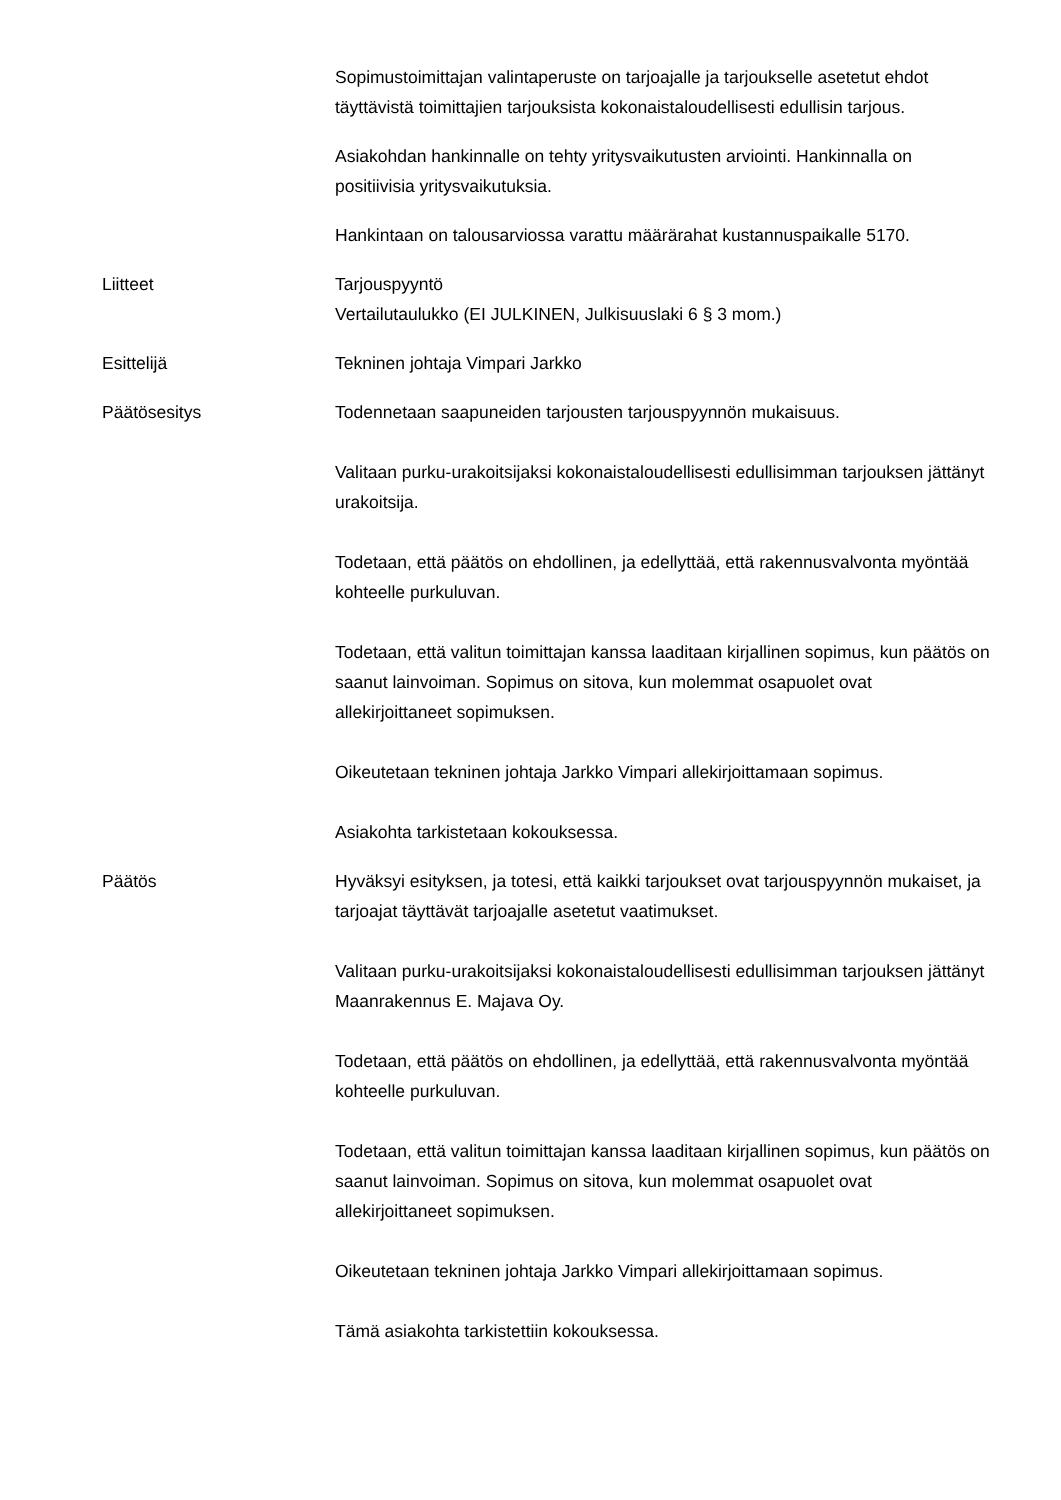Sopimustoimittajan valintaperuste on tarjoajalle ja tarjoukselle asetetut ehdot täyttävistä toimittajien tarjouksista kokonaistaloudellisesti edullisin tarjous.
Asiakohdan hankinnalle on tehty yritysvaikutusten arviointi. Hankinnalla on positiivisia yritysvaikutuksia.
Hankintaan on talousarviossa varattu määrärahat kustannuspaikalle 5170.
Liitteet Tarjouspyyntö
Vertailutaulukko (EI JULKINEN, Julkisuuslaki 6 § 3 mom.)
Esittelijä Tekninen johtaja Vimpari Jarkko
Päätösesitys Todennetaan saapuneiden tarjousten tarjouspyynnön mukaisuus.
Valitaan purku-urakoitsijaksi kokonaistaloudellisesti edullisimman tarjouksen jättänyt urakoitsija.
Todetaan, että päätös on ehdollinen, ja edellyttää, että rakennusvalvonta myöntää kohteelle purkuluvan.
Todetaan, että valitun toimittajan kanssa laaditaan kirjallinen sopimus, kun päätös on saanut lainvoiman. Sopimus on sitova, kun molemmat osapuolet ovat allekirjoittaneet sopimuksen.
Oikeutetaan tekninen johtaja Jarkko Vimpari allekirjoittamaan sopimus.
Asiakohta tarkistetaan kokouksessa.
Päätös Hyväksyi esityksen, ja totesi, että kaikki tarjoukset ovat tarjouspyynnön mukaiset, ja tarjoajat täyttävät tarjoajalle asetetut vaatimukset.
Valitaan purku-urakoitsijaksi kokonaistaloudellisesti edullisimman tarjouksen jättänyt Maanrakennus E. Majava Oy.
Todetaan, että päätös on ehdollinen, ja edellyttää, että rakennusvalvonta myöntää kohteelle purkuluvan.
Todetaan, että valitun toimittajan kanssa laaditaan kirjallinen sopimus, kun päätös on saanut lainvoiman. Sopimus on sitova, kun molemmat osapuolet ovat allekirjoittaneet sopimuksen.
Oikeutetaan tekninen johtaja Jarkko Vimpari allekirjoittamaan sopimus.
Tämä asiakohta tarkistettiin kokouksessa.